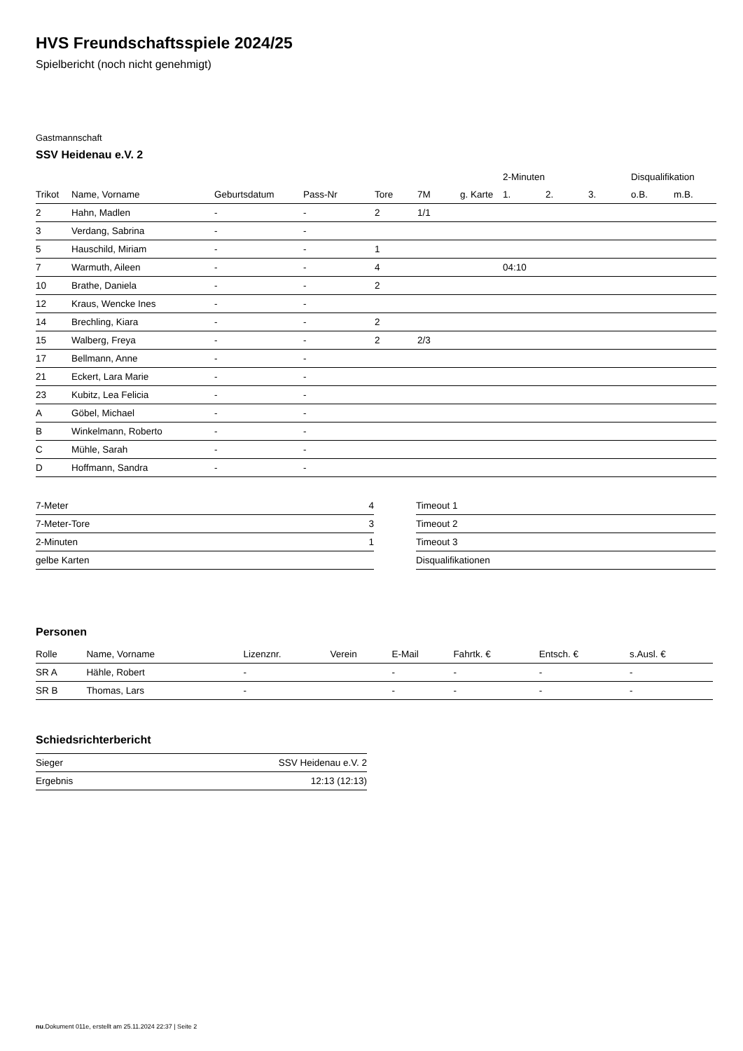HVS Freundschaftsspiele 2024/25
Spielbericht (noch nicht genehmigt)
Gastmannschaft
SSV Heidenau e.V. 2
| | | | | | | | 2-Minuten | | | Disqualifikation | |
| --- | --- | --- | --- | --- | --- | --- | --- | --- | --- | --- | --- |
| Trikot | Name, Vorname | Geburtsdatum | Pass-Nr | Tore | 7M | g. Karte | 1. | 2. | 3. | o.B. | m.B. |
| 2 | Hahn, Madlen | - | - | 2 | 1/1 | | | | | | |
| 3 | Verdang, Sabrina | - | - | | | | | | | | |
| 5 | Hauschild, Miriam | - | - | 1 | | | | | | | |
| 7 | Warmuth, Aileen | - | - | 4 | | | 04:10 | | | | |
| 10 | Brathe, Daniela | - | - | 2 | | | | | | | |
| 12 | Kraus, Wencke Ines | - | - | | | | | | | | |
| 14 | Brechling, Kiara | - | - | 2 | | | | | | | |
| 15 | Walberg, Freya | - | - | 2 | 2/3 | | | | | | |
| 17 | Bellmann, Anne | - | - | | | | | | | | |
| 21 | Eckert, Lara Marie | - | - | | | | | | | | |
| 23 | Kubitz, Lea Felicia | - | - | | | | | | | | |
| A | Göbel, Michael | - | - | | | | | | | | |
| B | Winkelmann, Roberto | - | - | | | | | | | | |
| C | Mühle, Sarah | - | - | | | | | | | | |
| D | Hoffmann, Sandra | - | - | | | | | | | | |
| 7-Meter | 4 |
| 7-Meter-Tore | 3 |
| 2-Minuten | 1 |
| gelbe Karten | |
| Timeout 1 |
| Timeout 2 |
| Timeout 3 |
| Disqualifikationen |
Personen
| Rolle | Name, Vorname | Lizenznr. | Verein | E-Mail | Fahrtk. € | Entsch. € | s.Ausl. € |
| --- | --- | --- | --- | --- | --- | --- | --- |
| SR A | Hähle, Robert | - | | - | - | - | - |
| SR B | Thomas, Lars | - | | - | - | - | - |
Schiedsrichterbericht
| Sieger | SSV Heidenau e.V. 2 |
| Ergebnis | 12:13 (12:13) |
nu.Dokument 011e, erstellt am 25.11.2024 22:37 | Seite 2